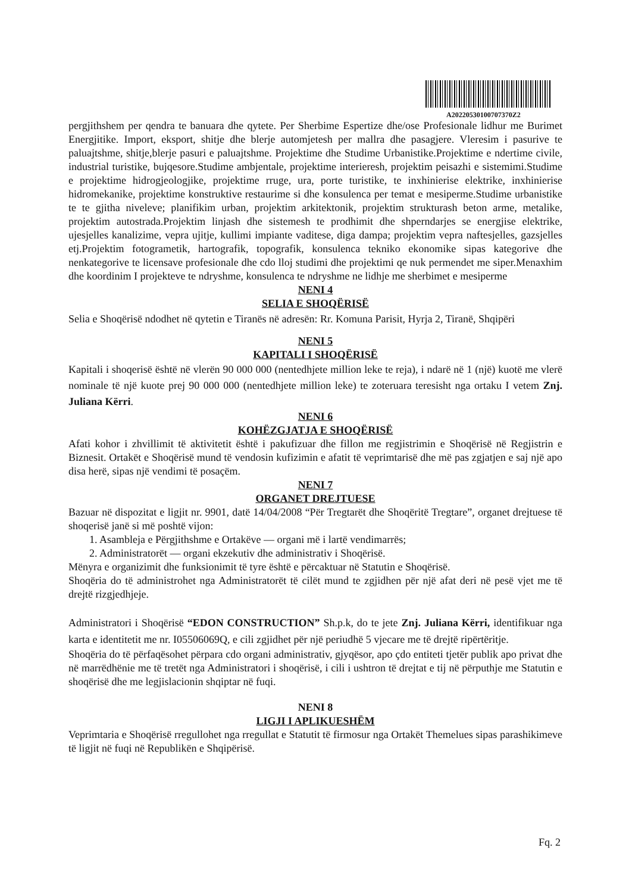A20220530100707370Z2
pergjithshem per qendra te banuara dhe qytete. Per Sherbime Espertize dhe/ose Profesionale lidhur me Burimet Energjitike. Import, eksport, shitje dhe blerje automjetesh per mallra dhe pasagjere. Vleresim i pasurive te paluajtshme, shitje,blerje pasuri e paluajtshme. Projektime dhe Studime Urbanistike.Projektime e ndertime civile, industrial turistike, bujqesore.Studime ambjentale, projektime interieresh, projektim peisazhi e sistemimi.Studime e projektime hidrogjeologjike, projektime rruge, ura, porte turistike, te inxhinierise elektrike, inxhinierise hidromekanike, projektime konstruktive restaurime si dhe konsulenca per temat e mesiperme.Studime urbanistike te te gjitha niveleve; planifikim urban, projektim arkitektonik, projektim strukturash beton arme, metalike, projektim autostrada.Projektim linjash dhe sistemesh te prodhimit dhe shperndarjes se energjise elektrike, ujesjelles kanalizime, vepra ujitje, kullimi impiante vaditese, diga dampa; projektim vepra naftesjelles, gazsjelles etj.Projektim fotogrametik, hartografik, topografik, konsulenca tekniko ekonomike sipas kategorive dhe nenkategorive te licensave profesionale dhe cdo lloj studimi dhe projektimi qe nuk permendet me siper.Menaxhim dhe koordinim I projekteve te ndryshme, konsulenca te ndryshme ne lidhje me sherbimet e mesiperme
NENI 4
SELIA E SHOQËRISË
Selia e Shoqërisë ndodhet në qytetin e Tiranës në adresën: Rr. Komuna Parisit, Hyrja 2, Tiranë, Shqipëri
NENI 5
KAPITALI I SHOQËRISË
Kapitali i shoqerisë është në vlerën 90 000 000 (nentedhjete million leke te reja), i ndarë në 1 (një) kuotë me vlerë nominale të një kuote prej 90 000 000 (nentedhjete million leke) te zoteruara teresisht nga ortaku I vetem Znj. Juliana Kërri.
NENI 6
KOHËZGJATJA E SHOQËRISË
Afati kohor i zhvillimit të aktivitetit është i pakufizuar dhe fillon me regjistrimin e Shoqërisë në Regjistrin e Biznesit. Ortakët e Shoqërisë mund të vendosin kufizimin e afatit të veprimtarisë dhe më pas zgjatjen e saj një apo disa herë, sipas një vendimi të posaçëm.
NENI 7
ORGANET DREJTUESE
Bazuar në dispozitat e ligjit nr. 9901, datë 14/04/2008 “Për Tregtarët dhe Shoqëritë Tregtare”, organet drejtuese të shoqerisë janë si më poshtë vijon:
1. Asambleja e Përgjithshme e Ortakëve — organi më i lartë vendimarrës;
2. Administratorët — organi ekzekutiv dhe administrativ i Shoqërisë.
Mënyra e organizimit dhe funksionimit të tyre është e përcaktuar në Statutin e Shoqërisë.
Shoqëria do të administrohet nga Administratorët të cilët mund te zgjidhen për një afat deri në pesë vjet me të drejtë rizgjedhjeje.
Administratori i Shoqërisë “EDON CONSTRUCTION” Sh.p.k, do te jete Znj. Juliana Kërri, identifikuar nga karta e identitetit me nr. I05506069Q, e cili zgjidhet për një periudhë 5 vjecare me të drejtë ripërtëritje.
Shoqëria do të përfaqësohet përpara cdo organi administrativ, gjyqësor, apo çdo entiteti tjetër publik apo privat dhe në marrëdhënie me të tretët nga Administratori i shoqërisë, i cili i ushtron të drejtat e tij në përputhje me Statutin e shoqërisë dhe me legjislacionin shqiptar në fuqi.
NENI 8
LIGJI I APLIKUESHËM
Veprimtaria e Shoqërisë rregullohet nga rregullat e Statutit të firmosur nga Ortakët Themelues sipas parashikimeve të ligjit në fuqi në Republikën e Shqipërisë.
Fq. 2